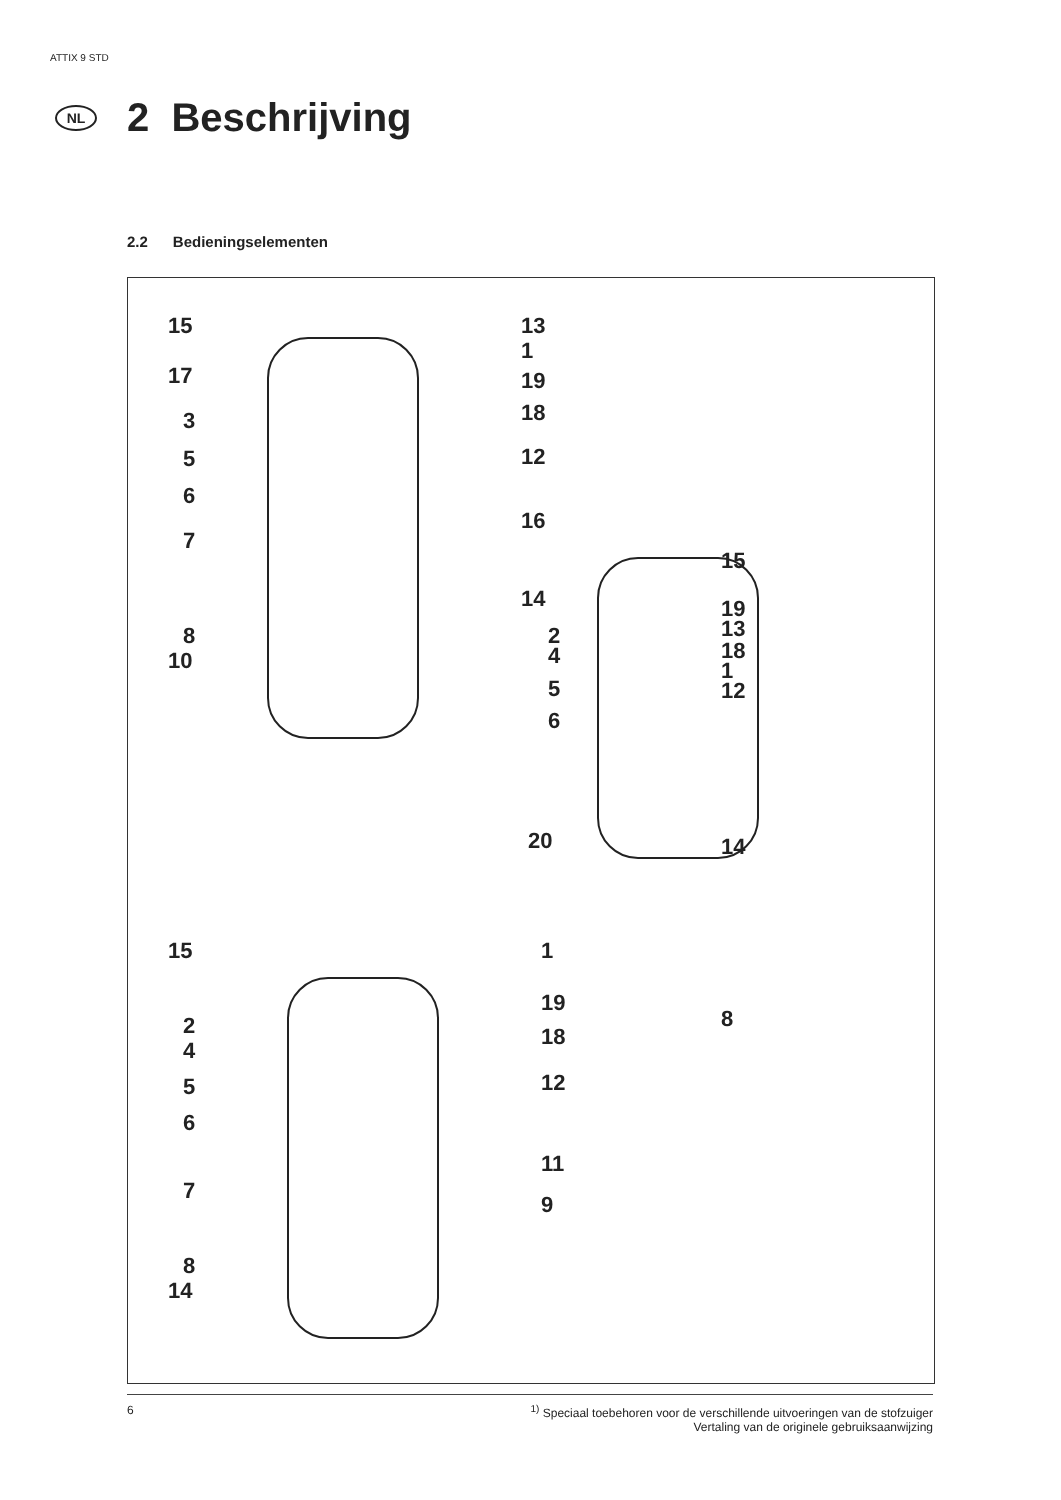ATTIX 9 STD
NL
2 Beschrijving
2.2 Bedieningselementen
15 13
1
17 19
3 18
5 12
6
16
7
15
14 19
8 2 13
4 18
10 1
5 12
6
20 14
15 1
8
19
2 18
4
5 12
6
11
7
9
8
14
6 <sup>1)</sup> Speciaal toebehoren voor de verschillende uitvoeringen van de stofzuiger
Vertaling van de originele gebruiksaanwijzing